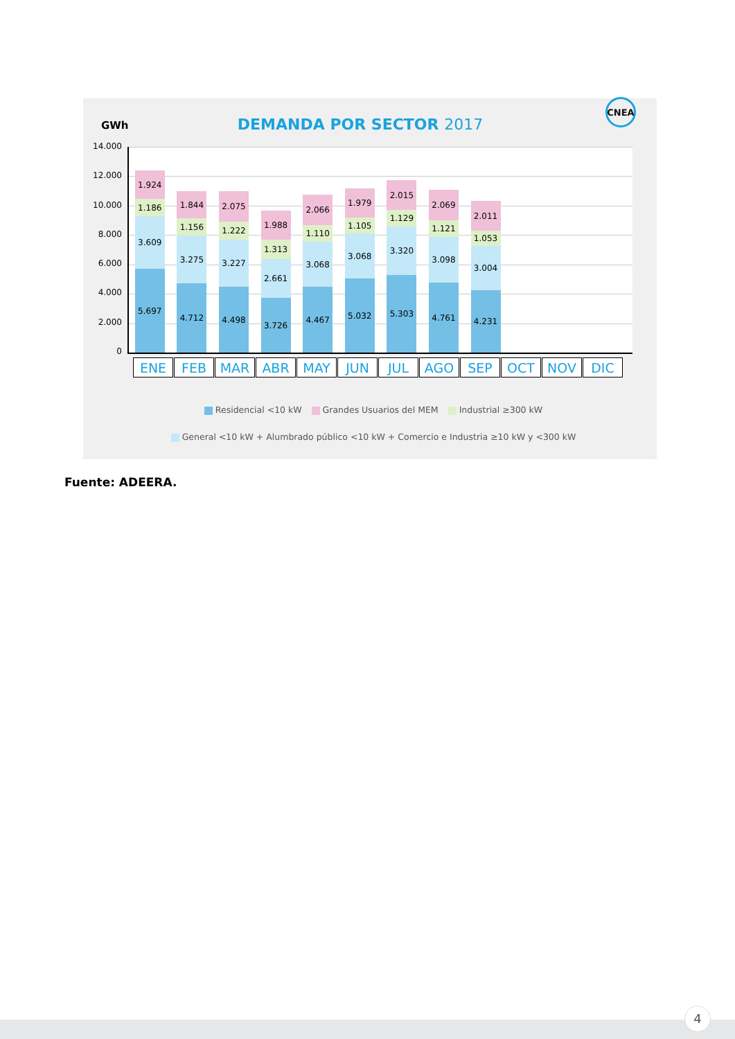GWh
DEMANDA POR SECTOR 2017
CNEA
14.000
12.000
10.000
8.000
6.000
4.000
2.000
0
1.924
1.186
3.609
5.697
1.844
1.156
3.275
4.712
2.075
1.222
3.227
4.498
1.988
1.313
2.661
3.726
2.066
1.110
3.068
4.467
1.979
1.105
3.068
5.032
2.015
1.129
3.320
5.303
2.069
1.121
3.098
4.761
2.011
1.053
3.004
4.231
| ENE | FEB | MAR | ABR | MAY | JUN | JUL | AGO | SEP | OCT | NOV | DIC |
Residencial <10 kW Grandes Usuarios del MEM Industrial ≥300 kW
General <10 kW + Alumbrado público <10 kW + Comercio e Industria ≥10 kW y <300 kW
Fuente: ADEERA.
4